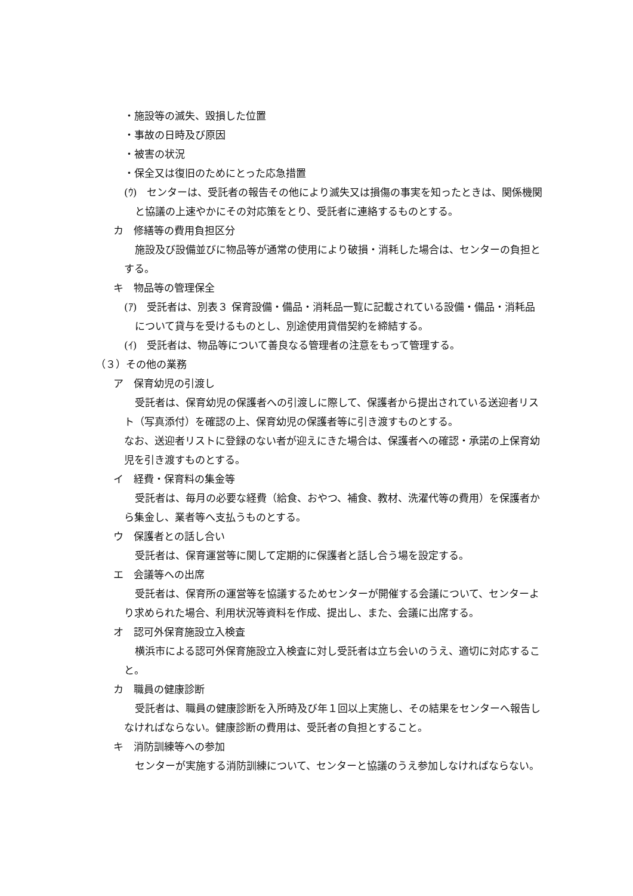・施設等の滅失、毀損した位置
・事故の日時及び原因
・被害の状況
・保全又は復旧のためにとった応急措置
(ｳ)　センターは、受託者の報告その他により滅失又は損傷の事実を知ったときは、関係機関と協議の上速やかにその対応策をとり、受託者に連絡するものとする。
カ　修繕等の費用負担区分
施設及び設備並びに物品等が通常の使用により破損・消耗した場合は、センターの負担とする。
キ　物品等の管理保全
(ｱ)　受託者は、別表３ 保育設備・備品・消耗品一覧に記載されている設備・備品・消耗品について貸与を受けるものとし、別途使用貸借契約を締結する。
(ｲ)　受託者は、物品等について善良なる管理者の注意をもって管理する。
（３）その他の業務
ア　保育幼児の引渡し
受託者は、保育幼児の保護者への引渡しに際して、保護者から提出されている送迎者リスト（写真添付）を確認の上、保育幼児の保護者等に引き渡すものとする。
なお、送迎者リストに登録のない者が迎えにきた場合は、保護者への確認・承諾の上保育幼児を引き渡すものとする。
イ　経費・保育料の集金等
受託者は、毎月の必要な経費（給食、おやつ、補食、教材、洗濯代等の費用）を保護者から集金し、業者等へ支払うものとする。
ウ　保護者との話し合い
受託者は、保育運営等に関して定期的に保護者と話し合う場を設定する。
エ　会議等への出席
受託者は、保育所の運営等を協議するためセンターが開催する会議について、センターより求められた場合、利用状況等資料を作成、提出し、また、会議に出席する。
オ　認可外保育施設立入検査
横浜市による認可外保育施設立入検査に対し受託者は立ち会いのうえ、適切に対応すること。
カ　職員の健康診断
受託者は、職員の健康診断を入所時及び年１回以上実施し、その結果をセンターへ報告しなければならない。健康診断の費用は、受託者の負担とすること。
キ　消防訓練等への参加
センターが実施する消防訓練について、センターと協議のうえ参加しなければならない。